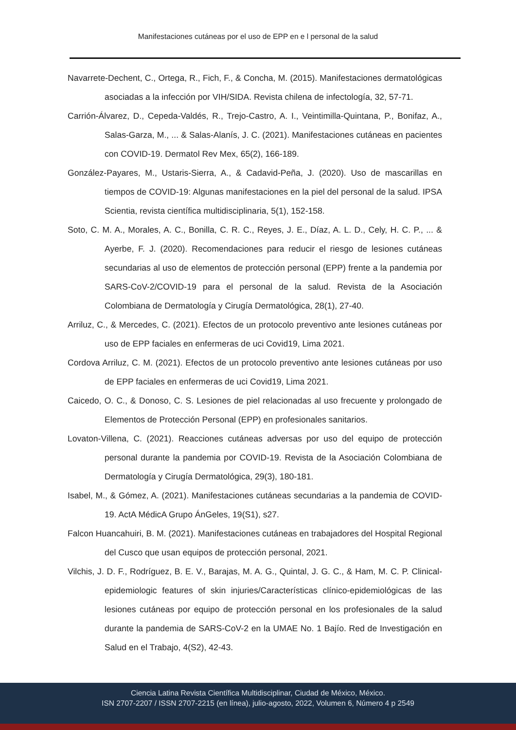Manifestaciones cutáneas por el uso de EPP en e l personal de la salud
Navarrete-Dechent, C., Ortega, R., Fich, F., & Concha, M. (2015). Manifestaciones dermatológicas asociadas a la infección por VIH/SIDA. Revista chilena de infectología, 32, 57-71.
Carrión-Álvarez, D., Cepeda-Valdés, R., Trejo-Castro, A. I., Veintimilla-Quintana, P., Bonifaz, A., Salas-Garza, M., ... & Salas-Alanís, J. C. (2021). Manifestaciones cutáneas en pacientes con COVID-19. Dermatol Rev Mex, 65(2), 166-189.
González-Payares, M., Ustaris-Sierra, A., & Cadavid-Peña, J. (2020). Uso de mascarillas en tiempos de COVID-19: Algunas manifestaciones en la piel del personal de la salud. IPSA Scientia, revista científica multidisciplinaria, 5(1), 152-158.
Soto, C. M. A., Morales, A. C., Bonilla, C. R. C., Reyes, J. E., Díaz, A. L. D., Cely, H. C. P., ... & Ayerbe, F. J. (2020). Recomendaciones para reducir el riesgo de lesiones cutáneas secundarias al uso de elementos de protección personal (EPP) frente a la pandemia por SARS-CoV-2/COVID-19 para el personal de la salud. Revista de la Asociación Colombiana de Dermatología y Cirugía Dermatológica, 28(1), 27-40.
Arriluz, C., & Mercedes, C. (2021). Efectos de un protocolo preventivo ante lesiones cutáneas por uso de EPP faciales en enfermeras de uci Covid19, Lima 2021.
Cordova Arriluz, C. M. (2021). Efectos de un protocolo preventivo ante lesiones cutáneas por uso de EPP faciales en enfermeras de uci Covid19, Lima 2021.
Caicedo, O. C., & Donoso, C. S. Lesiones de piel relacionadas al uso frecuente y prolongado de Elementos de Protección Personal (EPP) en profesionales sanitarios.
Lovaton-Villena, C. (2021). Reacciones cutáneas adversas por uso del equipo de protección personal durante la pandemia por COVID-19. Revista de la Asociación Colombiana de Dermatología y Cirugía Dermatológica, 29(3), 180-181.
Isabel, M., & Gómez, A. (2021). Manifestaciones cutáneas secundarias a la pandemia de COVID-19. ActA MédicA Grupo ÁnGeles, 19(S1), s27.
Falcon Huancahuiri, B. M. (2021). Manifestaciones cutáneas en trabajadores del Hospital Regional del Cusco que usan equipos de protección personal, 2021.
Vilchis, J. D. F., Rodríguez, B. E. V., Barajas, M. A. G., Quintal, J. G. C., & Ham, M. C. P. Clinical-epidemiologic features of skin injuries/Características clínico-epidemiológicas de las lesiones cutáneas por equipo de protección personal en los profesionales de la salud durante la pandemia de SARS-CoV-2 en la UMAE No. 1 Bajío. Red de Investigación en Salud en el Trabajo, 4(S2), 42-43.
Ciencia Latina Revista Científica Multidisciplinar, Ciudad de México, México.
ISN 2707-2207 / ISSN 2707-2215 (en línea), julio-agosto, 2022, Volumen 6, Número 4 p 2549